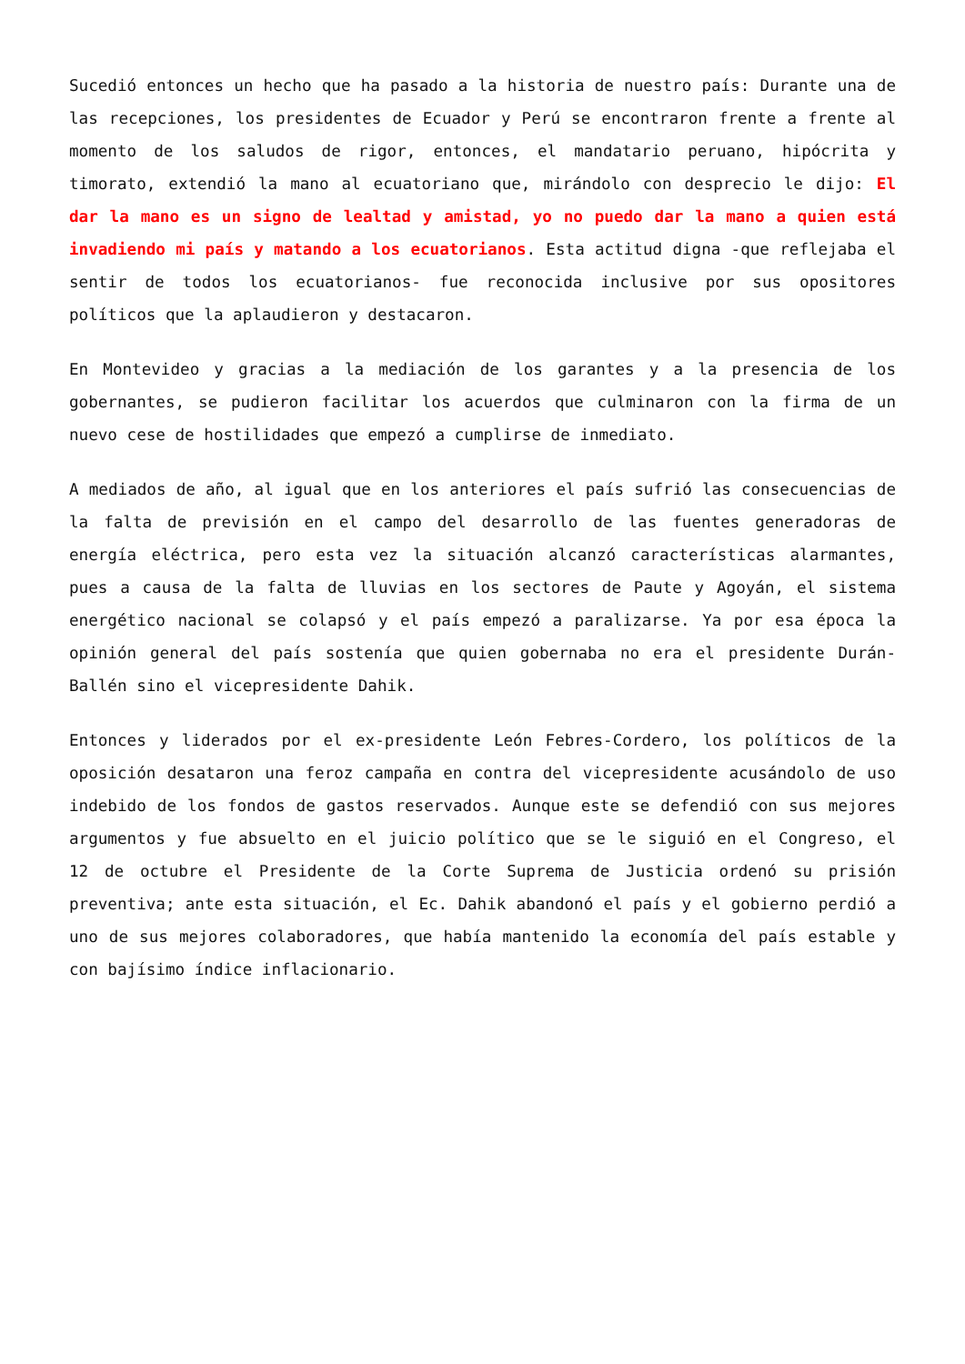Sucedió entonces un hecho que ha pasado a la historia de nuestro país: Durante una de las recepciones, los presidentes de Ecuador y Perú se encontraron frente a frente al momento de los saludos de rigor, entonces, el mandatario peruano, hipócrita y timorato, extendió la mano al ecuatoriano que, mirándolo con desprecio le dijo: El dar la mano es un signo de lealtad y amistad, yo no puedo dar la mano a quien está invadiendo mi país y matando a los ecuatorianos. Esta actitud digna -que reflejaba el sentir de todos los ecuatorianos- fue reconocida inclusive por sus opositores políticos que la aplaudieron y destacaron.
En Montevideo y gracias a la mediación de los garantes y a la presencia de los gobernantes, se pudieron facilitar los acuerdos que culminaron con la firma de un nuevo cese de hostilidades que empezó a cumplirse de inmediato.
A mediados de año, al igual que en los anteriores el país sufrió las consecuencias de la falta de previsión en el campo del desarrollo de las fuentes generadoras de energía eléctrica, pero esta vez la situación alcanzó características alarmantes, pues a causa de la falta de lluvias en los sectores de Paute y Agoyán, el sistema energético nacional se colapsó y el país empezó a paralizarse. Ya por esa época la opinión general del país sostenía que quien gobernaba no era el presidente Durán-Ballén sino el vicepresidente Dahik.
Entonces y liderados por el ex-presidente León Febres-Cordero, los políticos de la oposición desataron una feroz campaña en contra del vicepresidente acusándolo de uso indebido de los fondos de gastos reservados. Aunque este se defendió con sus mejores argumentos y fue absuelto en el juicio político que se le siguió en el Congreso, el 12 de octubre el Presidente de la Corte Suprema de Justicia ordenó su prisión preventiva; ante esta situación, el Ec. Dahik abandonó el país y el gobierno perdió a uno de sus mejores colaboradores, que había mantenido la economía del país estable y con bajísimo índice inflacionario.